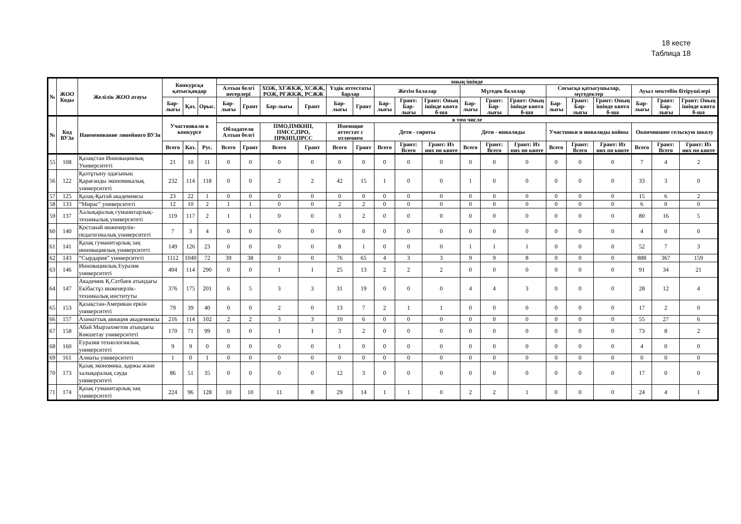18 кесте
Таблица 18
| № | ЖОО Коды | Желілік ЖОО атауы | Конкурсқа қатысқандар | | | оның ішінде | | | | | | | | | | | | | | | | | |
| --- | --- | --- | --- | --- | --- | --- | --- | --- | --- | --- | --- | --- | --- | --- | --- | --- | --- | --- | --- | --- | --- | --- | --- |
| | | | | | | Алтын белгі иегерлері | | ХОЖ, ХҒЖКЖ, ХСЖЖ, РОЖ, РҒЖКЖ, РСЖЖ | | Үздік аттестаты барлар | | Жетім балалар | | | Мүгедек балалар | | | Соғысқа қатысушылар, мүгедектер | | | Ауыл мектебін бітірушілері | | |
| | | | Бар-лығы | Қаз. | Орыс. | Бар-лығы | Грант | Бар-лығы | Грант | Бар-лығы | Грант | Бар-лығы | Грант: Бар-лығы | Грант: Оның ішінде квота б-ша | Бар-лығы | Грант: Бар-лығы | Грант: Оның ішінде квота б-ша | Бар-лығы | Грант: Бар-лығы | Грант: Оның ішінде квота б-ша | Бар-лығы | Грант: Бар-лығы | Грант: Оның ішінде квота б-ша |
| № | Код ВУЗа | Наименование линейного ВУЗа | Участвовали в конкурсе | | | в том числе | | | | | | | | | | | | | | | | | |
| | | | | | | Обладатели Алтын белгі | | ПМО,ПМКНП, ПМСС,ПРО, ПРКНП,ПРСС | | Имеющие аттестат с отличием | | Дети - сироты | | | Дети - инвалиды | | | Участники и инвалиды войны | | | Окончившие сельскую школу | | |
| | | | Всего | Каз. | Рус. | Всего | Грант | Всего | Грант | Всего | Грант | Всего | Грант: Всего | Грант: Из них по квоте | Всего | Грант: Всего | Грант: Из них по квоте | Всего | Грант: Всего | Грант: Из них по квоте | Всего | Грант: Всего | Грант: Из них по квоте |
| 55 | 108 | Қазақстан Инновациялық Университеті | 21 | 10 | 11 | 0 | 0 | 0 | 0 | 0 | 0 | 0 | 0 | 0 | 0 | 0 | 0 | 0 | 0 | 0 | 7 | 4 | 2 |
| 56 | 122 | Қазтұтыну одағының Қарағанды экономикалық университеті | 232 | 114 | 118 | 0 | 0 | 2 | 2 | 42 | 15 | 1 | 0 | 0 | 1 | 0 | 0 | 0 | 0 | 0 | 33 | 3 | 0 |
| 57 | 125 | Қазақ-Қытай академиясы | 23 | 22 | 1 | 0 | 0 | 0 | 0 | 0 | 0 | 0 | 0 | 0 | 0 | 0 | 0 | 0 | 0 | 0 | 15 | 6 | 2 |
| 58 | 133 | “Мирас” университеті | 12 | 10 | 2 | 1 | 1 | 0 | 0 | 2 | 2 | 0 | 0 | 0 | 0 | 0 | 0 | 0 | 0 | 0 | 6 | 0 | 0 |
| 59 | 137 | Халықаралық гуманитарлық-техникалық университеті | 119 | 117 | 2 | 1 | 1 | 0 | 0 | 3 | 2 | 0 | 0 | 0 | 0 | 0 | 0 | 0 | 0 | 0 | 80 | 16 | 5 |
| 60 | 140 | Қостанай инженерлік-педагогикалық университеті | 7 | 3 | 4 | 0 | 0 | 0 | 0 | 0 | 0 | 0 | 0 | 0 | 0 | 0 | 0 | 0 | 0 | 0 | 4 | 0 | 0 |
| 61 | 141 | Қазақ гуманитарлық заң инновациялық университеті | 149 | 126 | 23 | 0 | 0 | 0 | 0 | 8 | 1 | 0 | 0 | 0 | 1 | 1 | 1 | 0 | 0 | 0 | 52 | 7 | 3 |
| 62 | 143 | “Сырдария” университеті | 1112 | 1040 | 72 | 39 | 38 | 0 | 0 | 76 | 65 | 4 | 3 | 3 | 9 | 9 | 8 | 0 | 0 | 0 | 888 | 367 | 159 |
| 63 | 146 | Инновациялық Еуразия университеті | 404 | 114 | 290 | 0 | 0 | 1 | 1 | 25 | 13 | 2 | 2 | 2 | 0 | 0 | 0 | 0 | 0 | 0 | 91 | 34 | 21 |
| 64 | 147 | Академик Қ.Сәтбаев атындағы Екібастұз инженерлік-техникалық институты | 376 | 175 | 201 | 6 | 5 | 3 | 3 | 31 | 19 | 0 | 0 | 0 | 4 | 4 | 3 | 0 | 0 | 0 | 28 | 12 | 4 |
| 65 | 153 | Қазақстан-Американ еркін университеті | 79 | 39 | 40 | 0 | 0 | 2 | 0 | 13 | 7 | 2 | 1 | 1 | 0 | 0 | 0 | 0 | 0 | 0 | 17 | 2 | 0 |
| 66 | 157 | Азаматтық авиация академиясы | 216 | 114 | 102 | 2 | 2 | 3 | 3 | 10 | 6 | 0 | 0 | 0 | 0 | 0 | 0 | 0 | 0 | 0 | 55 | 27 | 6 |
| 67 | 158 | Абай Мырзахметов атындағы Көкшетау университеті | 170 | 71 | 99 | 0 | 0 | 1 | 1 | 3 | 2 | 0 | 0 | 0 | 0 | 0 | 0 | 0 | 0 | 0 | 73 | 8 | 2 |
| 68 | 160 | Еуразия технологиялық университеті | 9 | 9 | 0 | 0 | 0 | 0 | 0 | 1 | 0 | 0 | 0 | 0 | 0 | 0 | 0 | 0 | 0 | 0 | 4 | 0 | 0 |
| 69 | 161 | Алматы университеті | 1 | 0 | 1 | 0 | 0 | 0 | 0 | 0 | 0 | 0 | 0 | 0 | 0 | 0 | 0 | 0 | 0 | 0 | 0 | 0 | 0 |
| 70 | 173 | Қазақ экономика, қаржы және халықаралық сауда университеті | 86 | 51 | 35 | 0 | 0 | 0 | 0 | 12 | 3 | 0 | 0 | 0 | 0 | 0 | 0 | 0 | 0 | 0 | 17 | 0 | 0 |
| 71 | 174 | Қазақ гуманитарлық заң университеті | 224 | 96 | 128 | 10 | 10 | 11 | 8 | 29 | 14 | 1 | 1 | 0 | 2 | 2 | 1 | 0 | 0 | 0 | 24 | 4 | 1 |